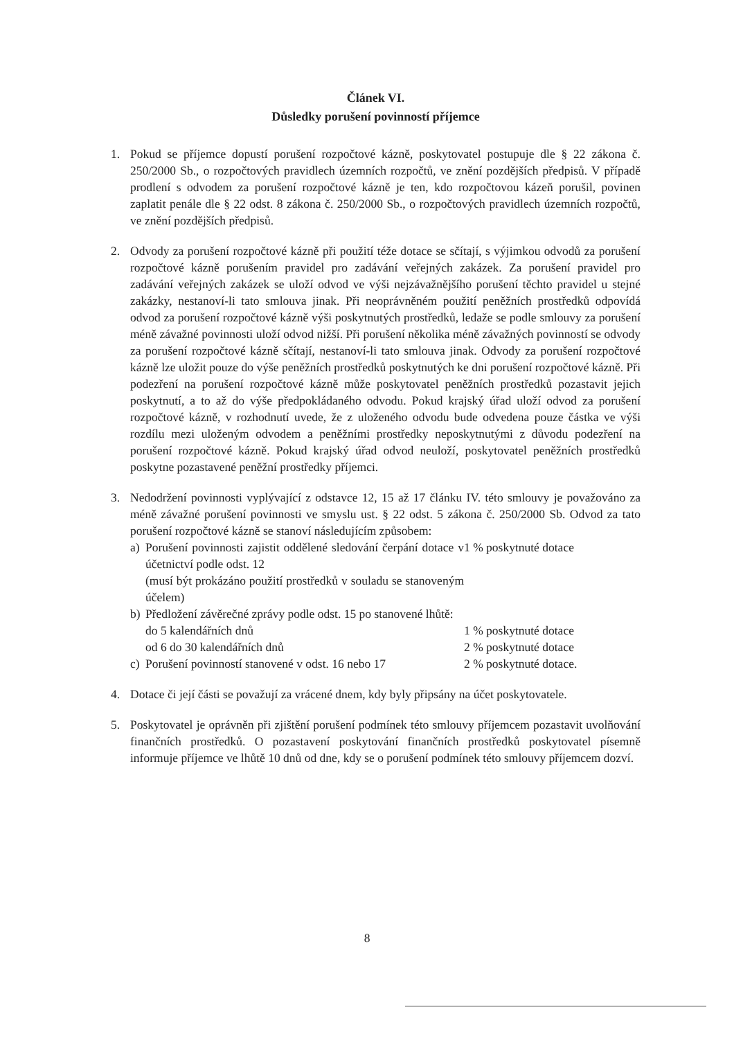Článek VI.
Důsledky porušení povinností příjemce
1. Pokud se příjemce dopustí porušení rozpočtové kázně, poskytovatel postupuje dle § 22 zákona č. 250/2000 Sb., o rozpočtových pravidlech územních rozpočtů, ve znění pozdějších předpisů. V případě prodlení s odvodem za porušení rozpočtové kázně je ten, kdo rozpočtovou kázeň porušil, povinen zaplatit penále dle § 22 odst. 8 zákona č. 250/2000 Sb., o rozpočtových pravidlech územních rozpočtů, ve znění pozdějších předpisů.
2. Odvody za porušení rozpočtové kázně při použití téže dotace se sčítají, s výjimkou odvodů za porušení rozpočtové kázně porušením pravidel pro zadávání veřejných zakázek. Za porušení pravidel pro zadávání veřejných zakázek se uloží odvod ve výši nejzávažnějšího porušení těchto pravidel u stejné zakázky, nestanoví-li tato smlouva jinak. Při neoprávněném použití peněžních prostředků odpovídá odvod za porušení rozpočtové kázně výši poskytnutých prostředků, ledaže se podle smlouvy za porušení méně závažné povinnosti uloží odvod nižší. Při porušení několika méně závažných povinností se odvody za porušení rozpočtové kázně sčítají, nestanoví-li tato smlouva jinak. Odvody za porušení rozpočtové kázně lze uložit pouze do výše peněžních prostředků poskytnutých ke dni porušení rozpočtové kázně. Při podezření na porušení rozpočtové kázně může poskytovatel peněžních prostředků pozastavit jejich poskytnutí, a to až do výše předpokládaného odvodu. Pokud krajský úřad uloží odvod za porušení rozpočtové kázně, v rozhodnutí uvede, že z uloženého odvodu bude odvedena pouze částka ve výši rozdílu mezi uloženým odvodem a peněžními prostředky neposkytnutými z důvodu podezření na porušení rozpočtové kázně. Pokud krajský úřad odvod neuloží, poskytovatel peněžních prostředků poskytne pozastavené peněžní prostředky příjemci.
3. Nedodržení povinnosti vyplývající z odstavce 12, 15 až 17 článku IV. této smlouvy je považováno za méně závažné porušení povinnosti ve smyslu ust. § 22 odst. 5 zákona č. 250/2000 Sb. Odvod za tato porušení rozpočtové kázně se stanoví následujícím způsobem:
a) Porušení povinnosti zajistit oddělené sledování čerpání dotace v účetnictví podle odst. 12
(musí být prokázáno použití prostředků v souladu se stanoveným účelem)
1 % poskytnuté dotace
b) Předložení závěrečné zprávy podle odst. 15 po stanovené lhůtě:
do 5 kalendářních dnů 1 % poskytnuté dotace
od 6 do 30 kalendářních dnů 2 % poskytnuté dotace
c) Porušení povinností stanovené v odst. 16 nebo 17
2 % poskytnuté dotace.
4. Dotace či její části se považují za vrácené dnem, kdy byly připsány na účet poskytovatele.
5. Poskytovatel je oprávněn při zjištění porušení podmínek této smlouvy příjemcem pozastavit uvolňování finančních prostředků. O pozastavení poskytování finančních prostředků poskytovatel písemně informuje příjemce ve lhůtě 10 dnů od dne, kdy se o porušení podmínek této smlouvy příjemcem dozví.
8